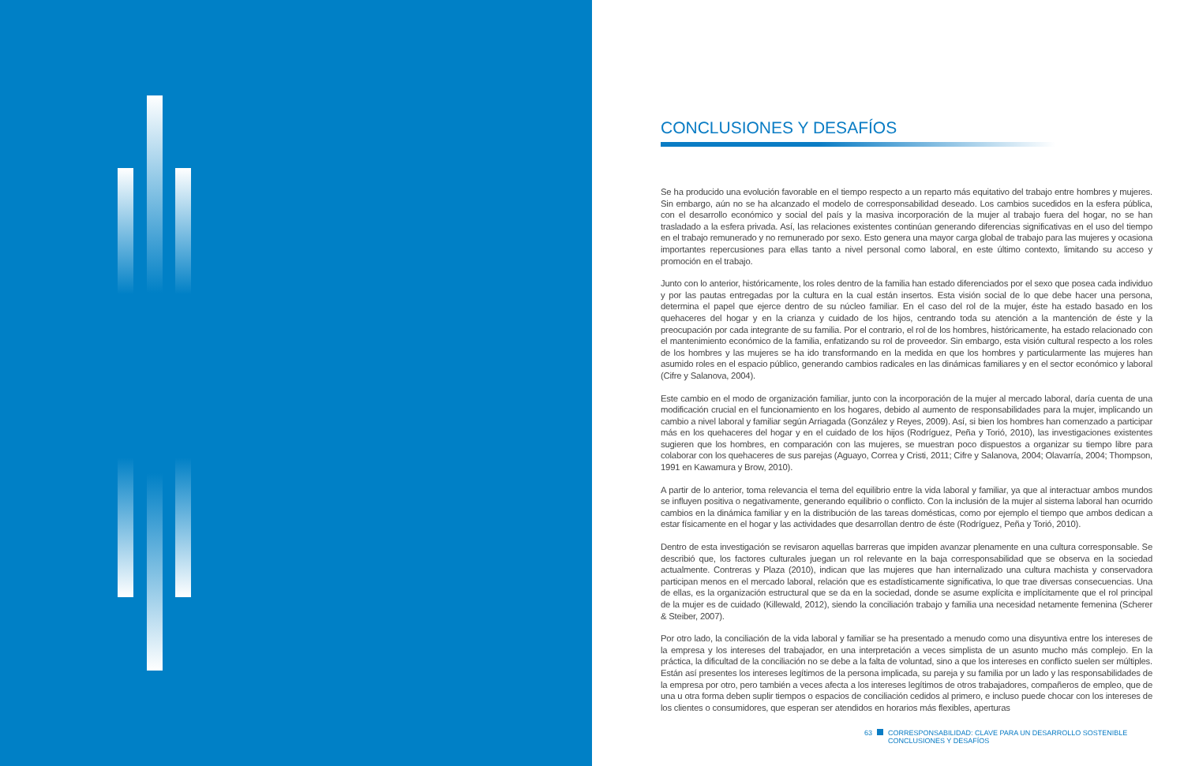CONCLUSIONES Y DESAFÍOS
Se ha producido una evolución favorable en el tiempo respecto a un reparto más equitativo del trabajo entre hombres y mujeres. Sin embargo, aún no se ha alcanzado el modelo de corresponsabilidad deseado. Los cambios sucedidos en la esfera pública, con el desarrollo económico y social del país y la masiva incorporación de la mujer al trabajo fuera del hogar, no se han trasladado a la esfera privada. Así, las relaciones existentes continúan generando diferencias significativas en el uso del tiempo en el trabajo remunerado y no remunerado por sexo. Esto genera una mayor carga global de trabajo para las mujeres y ocasiona importantes repercusiones para ellas tanto a nivel personal como laboral, en este último contexto, limitando su acceso y promoción en el trabajo.
Junto con lo anterior, históricamente, los roles dentro de la familia han estado diferenciados por el sexo que posea cada individuo y por las pautas entregadas por la cultura en la cual están insertos. Esta visión social de lo que debe hacer una persona, determina el papel que ejerce dentro de su núcleo familiar. En el caso del rol de la mujer, éste ha estado basado en los quehaceres del hogar y en la crianza y cuidado de los hijos, centrando toda su atención a la mantención de éste y la preocupación por cada integrante de su familia. Por el contrario, el rol de los hombres, históricamente, ha estado relacionado con el mantenimiento económico de la familia, enfatizando su rol de proveedor. Sin embargo, esta visión cultural respecto a los roles de los hombres y las mujeres se ha ido transformando en la medida en que los hombres y particularmente las mujeres han asumido roles en el espacio público, generando cambios radicales en las dinámicas familiares y en el sector económico y laboral (Cifre y Salanova, 2004).
Este cambio en el modo de organización familiar, junto con la incorporación de la mujer al mercado laboral, daría cuenta de una modificación crucial en el funcionamiento en los hogares, debido al aumento de responsabilidades para la mujer, implicando un cambio a nivel laboral y familiar según Arriagada (González y Reyes, 2009). Así, si bien los hombres han comenzado a participar más en los quehaceres del hogar y en el cuidado de los hijos (Rodríguez, Peña y Torió, 2010), las investigaciones existentes sugieren que los hombres, en comparación con las mujeres, se muestran poco dispuestos a organizar su tiempo libre para colaborar con los quehaceres de sus parejas (Aguayo, Correa y Cristi, 2011; Cifre y Salanova, 2004; Olavarría, 2004; Thompson, 1991 en Kawamura y Brow, 2010).
A partir de lo anterior, toma relevancia el tema del equilibrio entre la vida laboral y familiar, ya que al interactuar ambos mundos se influyen positiva o negativamente, generando equilibrio o conflicto. Con la inclusión de la mujer al sistema laboral han ocurrido cambios en la dinámica familiar y en la distribución de las tareas domésticas, como por ejemplo el tiempo que ambos dedican a estar físicamente en el hogar y las actividades que desarrollan dentro de éste (Rodríguez, Peña y Torió, 2010).
Dentro de esta investigación se revisaron aquellas barreras que impiden avanzar plenamente en una cultura corresponsable. Se describió que, los factores culturales juegan un rol relevante en la baja corresponsabilidad que se observa en la sociedad actualmente. Contreras y Plaza (2010), indican que las mujeres que han internalizado una cultura machista y conservadora participan menos en el mercado laboral, relación que es estadísticamente significativa, lo que trae diversas consecuencias. Una de ellas, es la organización estructural que se da en la sociedad, donde se asume explícita e implícitamente que el rol principal de la mujer es de cuidado (Killewald, 2012), siendo la conciliación trabajo y familia una necesidad netamente femenina (Scherer & Steiber, 2007).
Por otro lado, la conciliación de la vida laboral y familiar se ha presentado a menudo como una disyuntiva entre los intereses de la empresa y los intereses del trabajador, en una interpretación a veces simplista de un asunto mucho más complejo. En la práctica, la dificultad de la conciliación no se debe a la falta de voluntad, sino a que los intereses en conflicto suelen ser múltiples. Están así presentes los intereses legítimos de la persona implicada, su pareja y su familia por un lado y las responsabilidades de la empresa por otro, pero también a veces afecta a los intereses legítimos de otros trabajadores, compañeros de empleo, que de una u otra forma deben suplir tiempos o espacios de conciliación cedidos al primero, e incluso puede chocar con los intereses de los clientes o consumidores, que esperan ser atendidos en horarios más flexibles, aperturas
63 CORRESPONSABILIDAD: CLAVE PARA UN DESARROLLO SOSTENIBLE
CONCLUSIONES Y DESAFÍOS